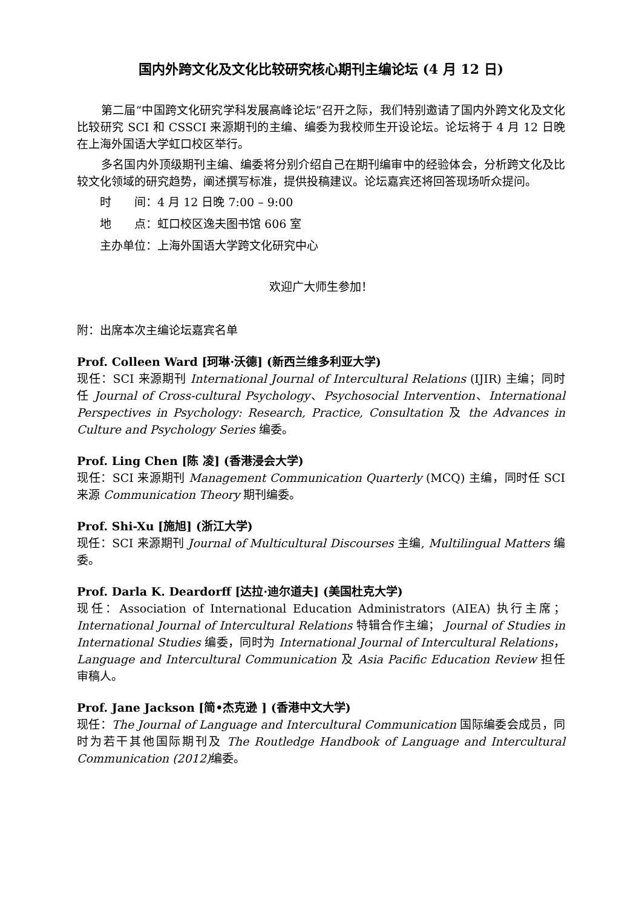国内外跨文化及文化比较研究核心期刊主编论坛 (4 月 12 日)
第二届“中国跨文化研究学科发展高峰论坛”召开之际，我们特别邀请了国内外跨文化及文化比较研究 SCI 和 CSSCI 来源期刊的主编、编委为我校师生开设论坛。论坛将于 4 月 12 日晚在上海外国语大学虹口校区举行。
多名国内外顶级期刊主编、编委将分别介绍自己在期刊编审中的经验体会，分析跨文化及比较文化领域的研究趋势，阐述撰写标准，提供投稿建议。论坛嘉宾还将回答现场听众提问。
时　　间：4 月 12 日晚 7:00 – 9:00
地　　点：虹口校区逸夫图书馆 606 室
主办单位：上海外国语大学跨文化研究中心
欢迎广大师生参加！
附：出席本次主编论坛嘉宾名单
Prof. Colleen Ward [珂琳·沃德] (新西兰维多利亚大学)
现任：SCI 来源期刊 International Journal of Intercultural Relations (IJIR) 主编；同时任 Journal of Cross-cultural Psychology、Psychosocial Intervention、International Perspectives in Psychology: Research, Practice, Consultation 及 the Advances in Culture and Psychology Series 编委。
Prof. Ling Chen [陈 凌] (香港浸会大学)
现任：SCI 来源期刊 Management Communication Quarterly (MCQ) 主编，同时任 SCI 来源 Communication Theory 期刊编委。
Prof. Shi-Xu [施旭] (浙江大学)
现任：SCI 来源期刊 Journal of Multicultural Discourses 主编, Multilingual Matters 编委。
Prof. Darla K. Deardorff [达拉·迪尔道夫] (美国杜克大学)
现任：Association of International Education Administrators (AIEA) 执行主席；International Journal of Intercultural Relations 特辑合作主编； Journal of Studies in International Studies 编委，同时为 International Journal of Intercultural Relations，Language and Intercultural Communication 及 Asia Pacific Education Review 担任审稿人。
Prof. Jane Jackson [简•杰克逊 ] (香港中文大学)
现任：The Journal of Language and Intercultural Communication 国际编委会成员，同时为若干其他国际期刊及 The Routledge Handbook of Language and Intercultural Communication (2012) 编委。